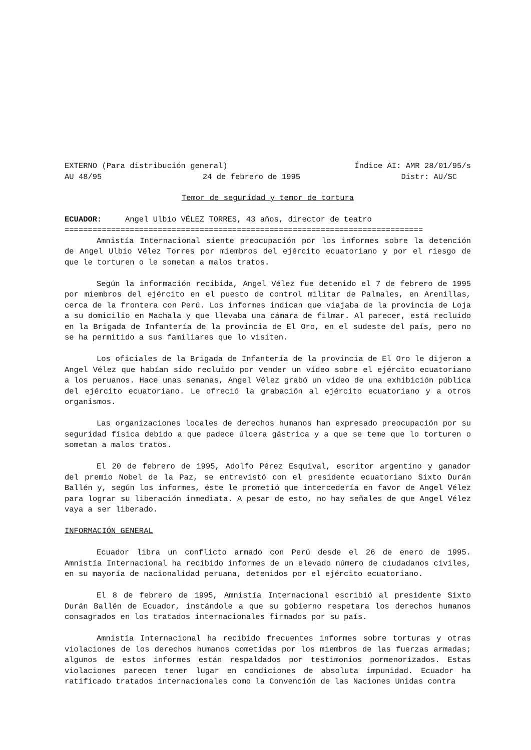EXTERNO (Para distribución general) Índice AI: AMR 28/01/95/s
AU 48/95 24 de febrero de 1995 Distr: AU/SC
Temor de seguridad y temor de tortura
ECUADOR: Angel Ulbio VÉLEZ TORRES, 43 años, director de teatro
=============================================================================
Amnistía Internacional siente preocupación por los informes sobre la detención de Angel Ulbio Vélez Torres por miembros del ejército ecuatoriano y por el riesgo de que le torturen o le sometan a malos tratos.
Según la información recibida, Angel Vélez fue detenido el 7 de febrero de 1995 por miembros del ejército en el puesto de control militar de Palmales, en Arenillas, cerca de la frontera con Perú. Los informes indican que viajaba de la provincia de Loja a su domicilio en Machala y que llevaba una cámara de filmar. Al parecer, está recluido en la Brigada de Infantería de la provincia de El Oro, en el sudeste del país, pero no se ha permitido a sus familiares que lo visiten.
Los oficiales de la Brigada de Infantería de la provincia de El Oro le dijeron a Angel Vélez que habían sido recluido por vender un vídeo sobre el ejército ecuatoriano a los peruanos. Hace unas semanas, Angel Vélez grabó un video de una exhibición pública del ejército ecuatoriano. Le ofreció la grabación al ejército ecuatoriano y a otros organismos.
Las organizaciones locales de derechos humanos han expresado preocupación por su seguridad física debido a que padece úlcera gástrica y a que se teme que lo torturen o sometan a malos tratos.
El 20 de febrero de 1995, Adolfo Pérez Esquival, escritor argentino y ganador del premio Nobel de la Paz, se entrevistó con el presidente ecuatoriano Sixto Durán Ballén y, según los informes, éste le prometió que intercedería en favor de Angel Vélez para lograr su liberación inmediata. A pesar de esto, no hay señales de que Angel Vélez vaya a ser liberado.
INFORMACIÓN GENERAL
Ecuador libra un conflicto armado con Perú desde el 26 de enero de 1995. Amnistía Internacional ha recibido informes de un elevado número de ciudadanos civiles, en su mayoría de nacionalidad peruana, detenidos por el ejército ecuatoriano.
El 8 de febrero de 1995, Amnistía Internacional escribió al presidente Sixto Durán Ballén de Ecuador, instándole a que su gobierno respetara los derechos humanos consagrados en los tratados internacionales firmados por su país.
Amnistía Internacional ha recibido frecuentes informes sobre torturas y otras violaciones de los derechos humanos cometidas por los miembros de las fuerzas armadas; algunos de estos informes están respaldados por testimonios pormenorizados. Estas violaciones parecen tener lugar en condiciones de absoluta impunidad. Ecuador ha ratificado tratados internacionales como la Convención de las Naciones Unidas contra